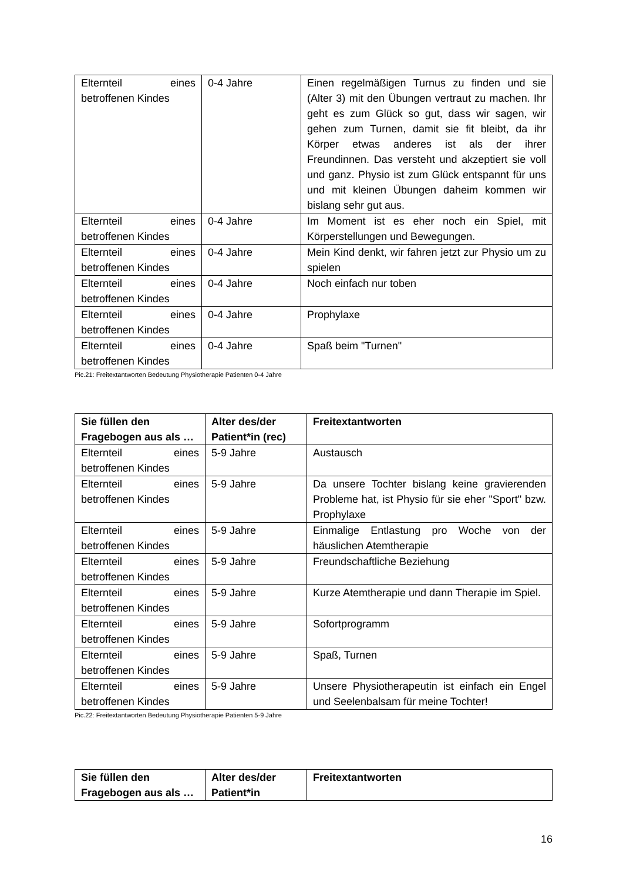| Elternteil eines betroffenen Kindes | 0-4 Jahre | Einen regelmäßigen Turnus zu finden und sie (Alter 3) mit den Übungen vertraut zu machen. Ihr geht es zum Glück so gut, dass wir sagen, wir gehen zum Turnen, damit sie fit bleibt, da ihr Körper etwas anderes ist als der ihrer Freundinnen. Das versteht und akzeptiert sie voll und ganz. Physio ist zum Glück entspannt für uns und mit kleinen Übungen daheim kommen wir bislang sehr gut aus. |
| Elternteil eines betroffenen Kindes | 0-4 Jahre | Im Moment ist es eher noch ein Spiel, mit Körperstellungen und Bewegungen. |
| Elternteil eines betroffenen Kindes | 0-4 Jahre | Mein Kind denkt, wir fahren jetzt zur Physio um zu spielen |
| Elternteil eines betroffenen Kindes | 0-4 Jahre | Noch einfach nur toben |
| Elternteil eines betroffenen Kindes | 0-4 Jahre | Prophylaxe |
| Elternteil eines betroffenen Kindes | 0-4 Jahre | Spaß beim "Turnen" |
Pic.21: Freitextantworten Bedeutung Physiotherapie Patienten 0-4 Jahre
| Sie füllen den Fragebogen aus als … | Alter des/der Patient*in (rec) | Freitextantworten |
| --- | --- | --- |
| Elternteil eines betroffenen Kindes | 5-9 Jahre | Austausch |
| Elternteil eines betroffenen Kindes | 5-9 Jahre | Da unsere Tochter bislang keine gravierenden Probleme hat, ist Physio für sie eher "Sport" bzw. Prophylaxe |
| Elternteil eines betroffenen Kindes | 5-9 Jahre | Einmalige Entlastung pro Woche von der häuslichen Atemtherapie |
| Elternteil eines betroffenen Kindes | 5-9 Jahre | Freundschaftliche Beziehung |
| Elternteil eines betroffenen Kindes | 5-9 Jahre | Kurze Atemtherapie und dann Therapie im Spiel. |
| Elternteil eines betroffenen Kindes | 5-9 Jahre | Sofortprogramm |
| Elternteil eines betroffenen Kindes | 5-9 Jahre | Spaß, Turnen |
| Elternteil eines betroffenen Kindes | 5-9 Jahre | Unsere Physiotherapeutin ist einfach ein Engel und Seelenbalsam für meine Tochter! |
Pic.22: Freitextantworten Bedeutung Physiotherapie Patienten 5-9 Jahre
| Sie füllen den Fragebogen aus als … | Alter des/der Patient*in | Freitextantworten |
| --- | --- | --- |
16